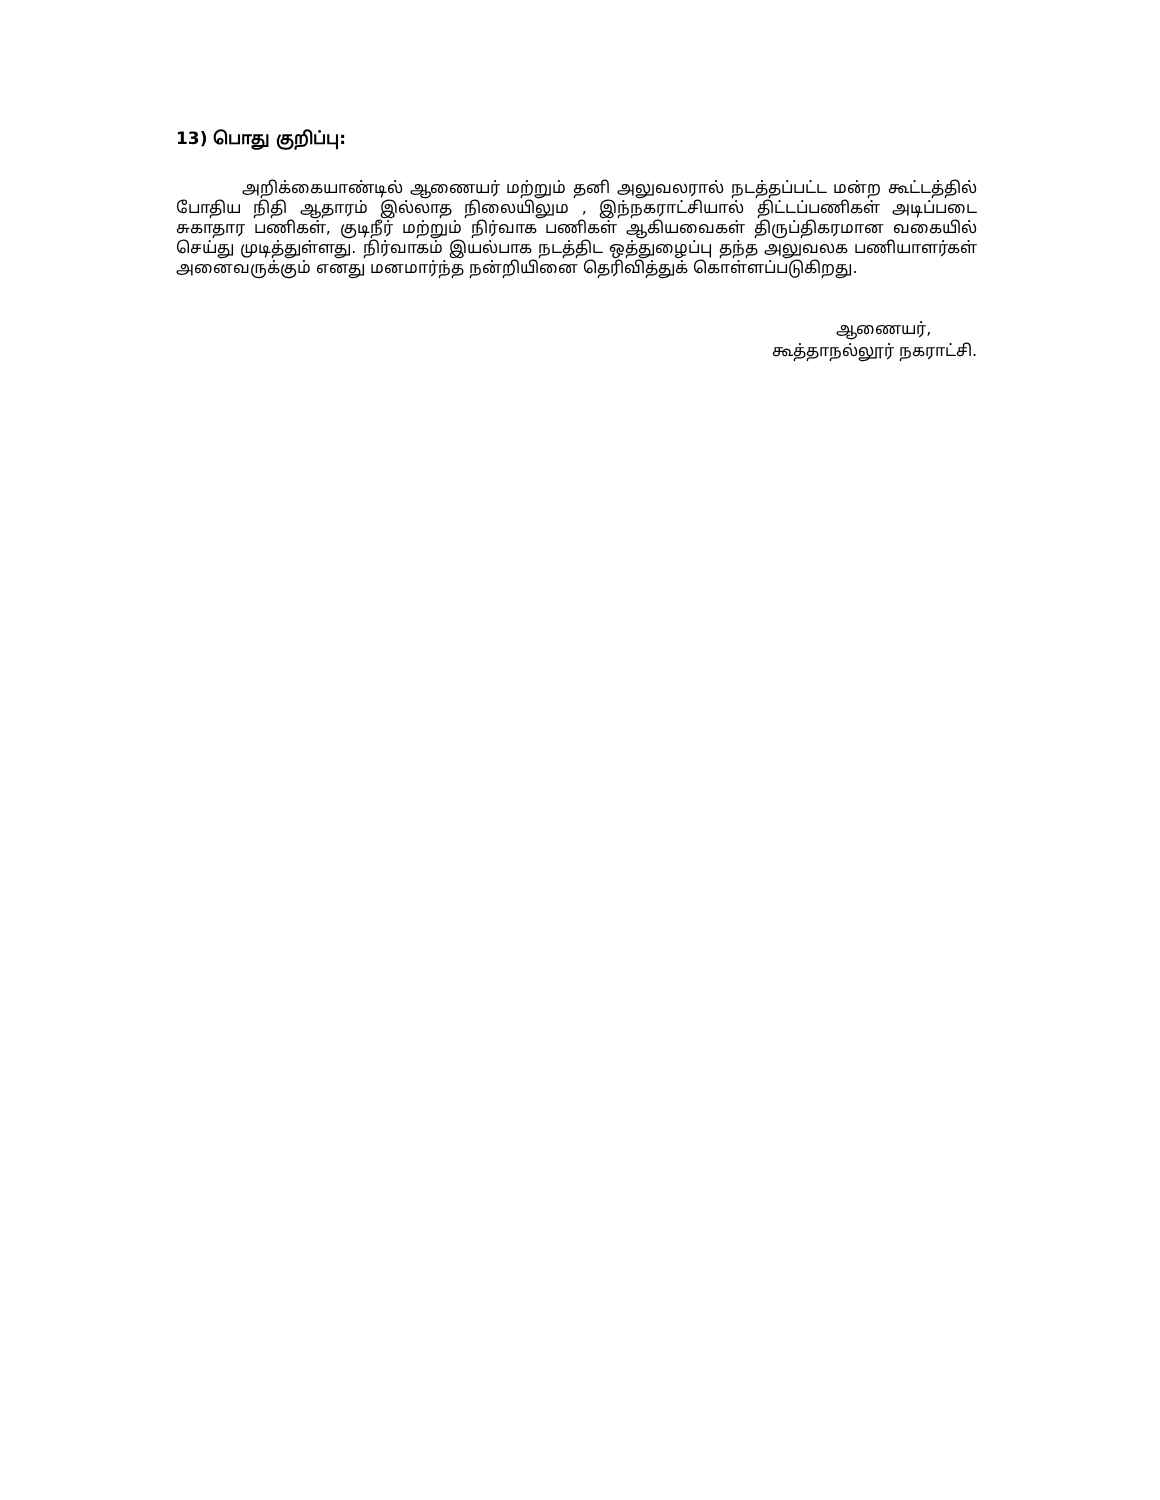13) பொது குறிப்பு:
அறிக்கையாண்டில் ஆணையர் மற்றும் தனி அலுவலரால் நடத்தப்பட்ட மன்ற கூட்டத்தில் போதிய நிதி ஆதாரம் இல்லாத நிலையிலும , இந்நகராட்சியால் திட்டப்பணிகள் அடிப்படை சுகாதார பணிகள், குடிநீர் மற்றும் நிர்வாக பணிகள் ஆகியவைகள் திருப்திகரமான வகையில் செய்து முடித்துள்ளது. நிர்வாகம் இயல்பாக நடத்திட ஒத்துழைப்பு தந்த அலுவலக பணியாளர்கள் அனைவருக்கும் எனது மனமார்ந்த நன்றியினை தெரிவித்துக் கொள்ளப்படுகிறது.
ஆணையர்,
கூத்தாநல்லூர் நகராட்சி.